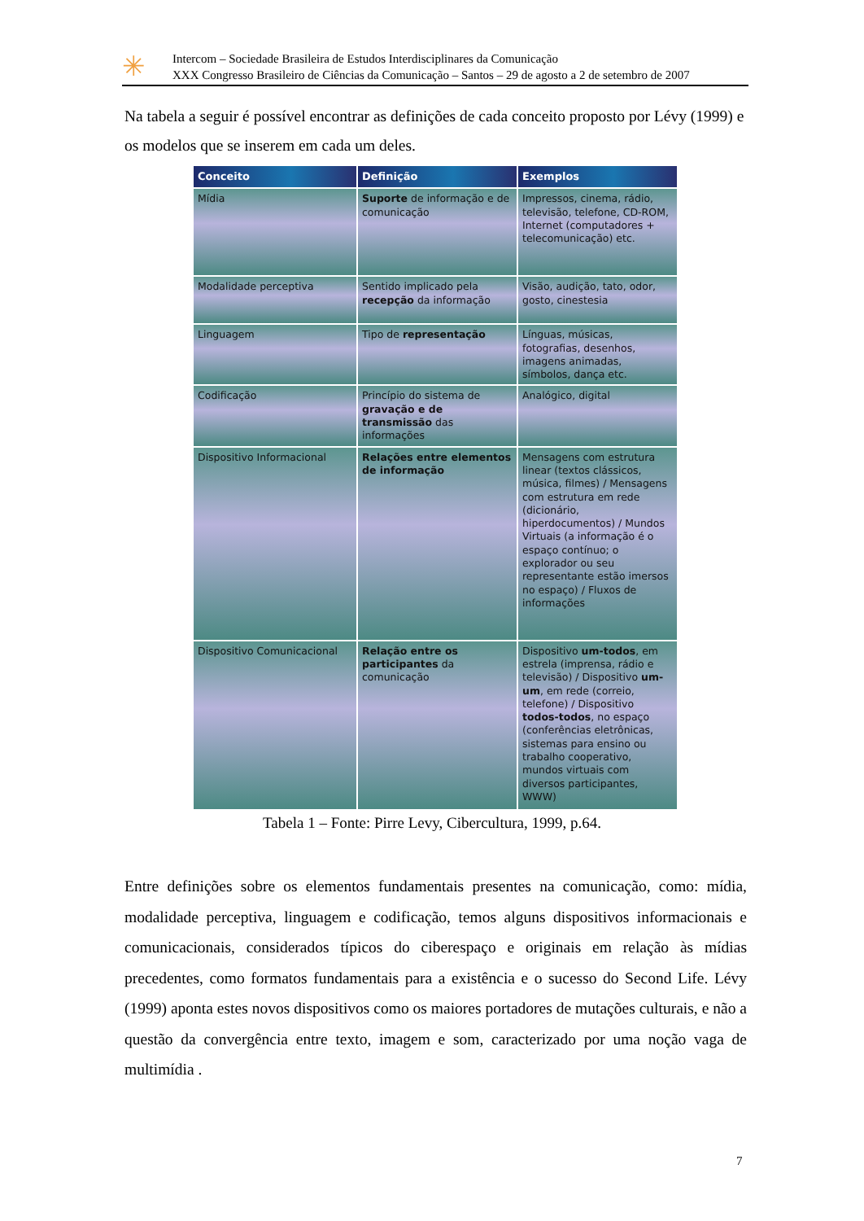✳
Intercom – Sociedade Brasileira de Estudos Interdisciplinares da Comunicação
XXX Congresso Brasileiro de Ciências da Comunicação – Santos – 29 de agosto a 2 de setembro de 2007
Na tabela a seguir é possível encontrar as definições de cada conceito proposto por Lévy (1999) e os modelos que se inserem em cada um deles.
| Conceito | Definição | Exemplos |
| --- | --- | --- |
| Mídia | Suporte de informação e de comunicação | Impressos, cinema, rádio, televisão, telefone, CD-ROM, Internet (computadores + telecomunicação) etc. |
| Modalidade perceptiva | Sentido implicado pela recepção da informação | Visão, audição, tato, odor, gosto, cinestesia |
| Linguagem | Tipo de representação | Línguas, músicas, fotografias, desenhos, imagens animadas, símbolos, dança etc. |
| Codificação | Princípio do sistema de gravação e de transmissão das informações | Analógico, digital |
| Dispositivo Informacional | Relações entre elementos de informação | Mensagens com estrutura linear (textos clássicos, música, filmes) / Mensagens com estrutura em rede (dicionário, hiperdocumentos) / Mundos Virtuais (a informação é o espaço contínuo; o explorador ou seu representante estão imersos no espaço) / Fluxos de informações |
| Dispositivo Comunicacional | Relação entre os participantes da comunicação | Dispositivo um-todos , em estrela (imprensa, rádio e televisão) / Dispositivo um-um , em rede (correio, telefone) / Dispositivo todos-todos , no espaço (conferências eletrônicas, sistemas para ensino ou trabalho cooperativo, mundos virtuais com diversos participantes, WWW) |
Tabela 1 – Fonte: Pirre Levy, Cibercultura, 1999, p.64.
Entre definições sobre os elementos fundamentais presentes na comunicação, como: mídia, modalidade perceptiva, linguagem e codificação, temos alguns dispositivos informacionais e comunicacionais, considerados típicos do ciberespaço e originais em relação às mídias precedentes, como formatos fundamentais para a existência e o sucesso do Second Life. Lévy (1999) aponta estes novos dispositivos como os maiores portadores de mutações culturais, e não a questão da convergência entre texto, imagem e som, caracterizado por uma noção vaga de multimídia .
7